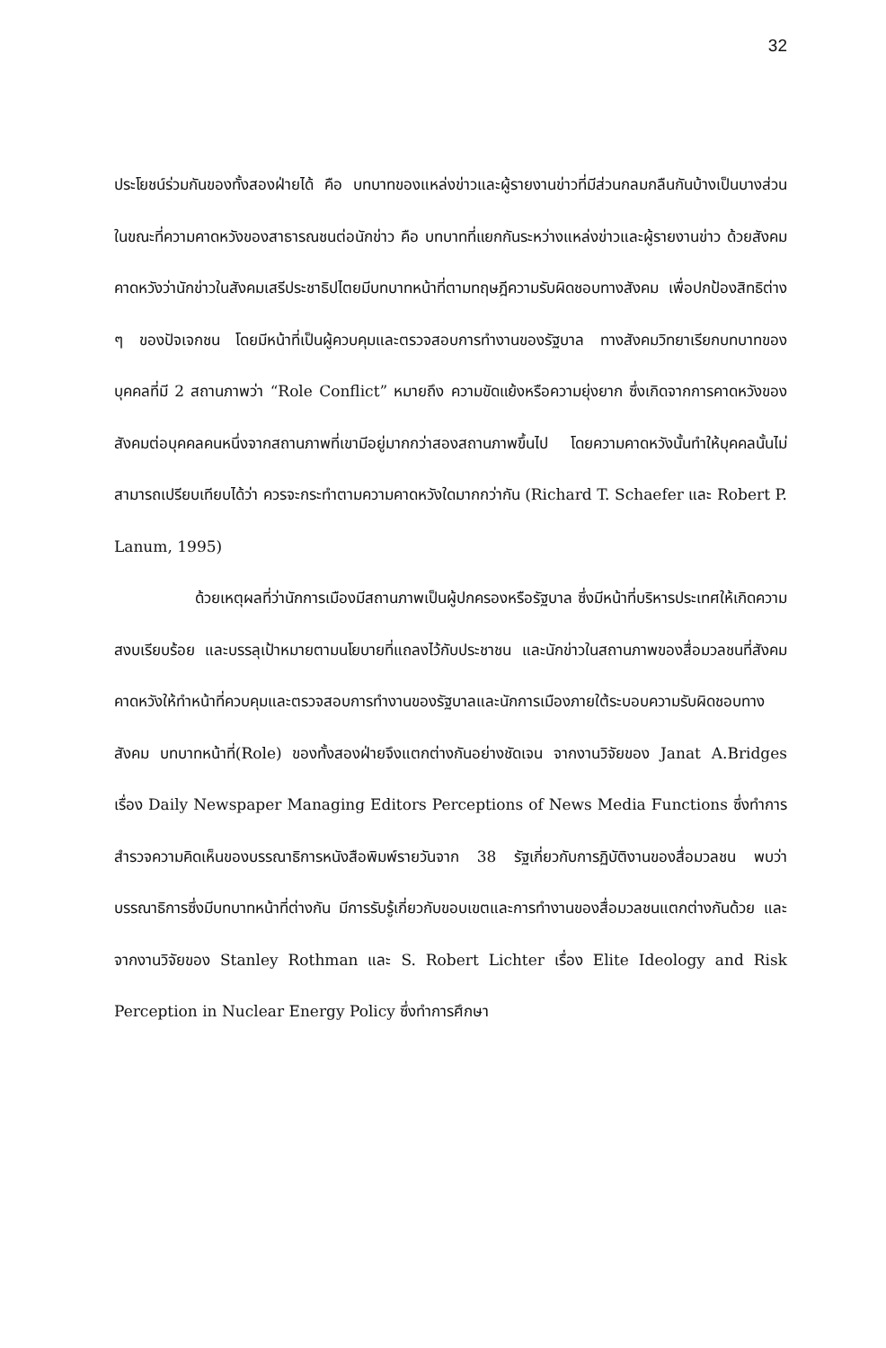32
ประโยชน์ร่วมกันของทั้งสองฝ่ายได้ คือ บทบาทของแหล่งข่าวและผู้รายงานข่าวที่มีส่วนกลมกลืนกันบ้างเป็นบางส่วนในขณะที่ความคาดหวังของสาธารณชนต่อนักข่าว คือ บทบาทที่แยกกันระหว่างแหล่งข่าวและผู้รายงานข่าว ด้วยสังคมคาดหวังว่านักข่าวในสังคมเสรีประชาธิปไตยมีบทบาทหน้าที่ตามทฤษฎีความรับผิดชอบทางสังคม เพื่อปกป้องสิทธิต่าง ๆ ของปัจเจกชน โดยมีหน้าที่เป็นผู้ควบคุมและตรวจสอบการทำงานของรัฐบาล ทางสังคมวิทยาเรียกบทบาทของบุคคลที่มี 2 สถานภาพว่า “Role Conflict” หมายถึง ความขัดแย้งหรือความยุ่งยาก ซึ่งเกิดจากการคาดหวังของสังคมต่อบุคคลคนหนึ่งจากสถานภาพที่เขามีอยู่มากกว่าสองสถานภาพขึ้นไป โดยความคาดหวังนั้นทำให้บุคคลนั้นไม่สามารถเปรียบเทียบได้ว่า ควรจะกระทำตามความคาดหวังใดมากกว่ากัน (Richard T. Schaefer และ Robert P. Lanum, 1995)
ด้วยเหตุผลที่ว่านักการเมืองมีสถานภาพเป็นผู้ปกครองหรือรัฐบาล ซึ่งมีหน้าที่บริหารประเทศให้เกิดความสงบเรียบร้อย และบรรลุเป้าหมายตามนโยบายที่แถลงไว้กับประชาชน และนักข่าวในสถานภาพของสื่อมวลชนที่สังคมคาดหวังให้ทำหน้าที่ควบคุมและตรวจสอบการทำงานของรัฐบาลและนักการเมืองภายใต้ระบอบความรับผิดชอบทางสังคม บทบาทหน้าที่(Role) ของทั้งสองฝ่ายจึงแตกต่างกันอย่างชัดเจน จากงานวิจัยของ Janat A.Bridges เรื่อง Daily Newspaper Managing Editors Perceptions of News Media Functions ซึ่งทำการสำรวจความคิดเห็นของบรรณาธิการหนังสือพิมพ์รายวันจาก 38 รัฐเกี่ยวกับการฏิบัติงานของสื่อมวลชน พบว่า บรรณาธิการซึ่งมีบทบาทหน้าที่ต่างกัน มีการรับรู้เกี่ยวกับขอบเขตและการทำงานของสื่อมวลชนแตกต่างกันด้วย และจากงานวิจัยของ Stanley Rothman และ S. Robert Lichter เรื่อง Elite Ideology and Risk Perception in Nuclear Energy Policy ซึ่งทำการศึกษา